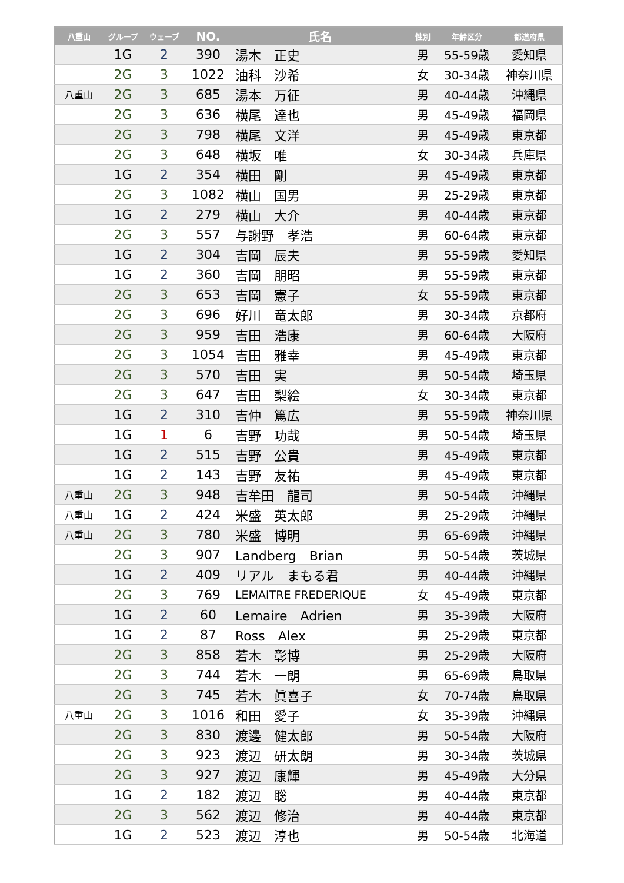| 八重山 | グループ | ウェーブ | NO. | 氏名 | 性別 | 年齢区分 | 都道府県 |
| --- | --- | --- | --- | --- | --- | --- | --- |
| | 1G | 2 | 390 | 湯木 正史 | 男 | 55-59歳 | 愛知県 |
| | 2G | 3 | 1022 | 油科 沙希 | 女 | 30-34歳 | 神奈川県 |
| 八重山 | 2G | 3 | 685 | 湯本 万征 | 男 | 40-44歳 | 沖縄県 |
| | 2G | 3 | 636 | 横尾 達也 | 男 | 45-49歳 | 福岡県 |
| | 2G | 3 | 798 | 横尾 文洋 | 男 | 45-49歳 | 東京都 |
| | 2G | 3 | 648 | 横坂 唯 | 女 | 30-34歳 | 兵庫県 |
| | 1G | 2 | 354 | 横田 剛 | 男 | 45-49歳 | 東京都 |
| | 2G | 3 | 1082 | 横山 国男 | 男 | 25-29歳 | 東京都 |
| | 1G | 2 | 279 | 横山 大介 | 男 | 40-44歳 | 東京都 |
| | 2G | 3 | 557 | 与謝野 孝浩 | 男 | 60-64歳 | 東京都 |
| | 1G | 2 | 304 | 吉岡 辰夫 | 男 | 55-59歳 | 愛知県 |
| | 1G | 2 | 360 | 吉岡 朋昭 | 男 | 55-59歳 | 東京都 |
| | 2G | 3 | 653 | 吉岡 憲子 | 女 | 55-59歳 | 東京都 |
| | 2G | 3 | 696 | 好川 竜太郎 | 男 | 30-34歳 | 京都府 |
| | 2G | 3 | 959 | 吉田 浩康 | 男 | 60-64歳 | 大阪府 |
| | 2G | 3 | 1054 | 吉田 雅幸 | 男 | 45-49歳 | 東京都 |
| | 2G | 3 | 570 | 吉田 実 | 男 | 50-54歳 | 埼玉県 |
| | 2G | 3 | 647 | 吉田 梨絵 | 女 | 30-34歳 | 東京都 |
| | 1G | 2 | 310 | 吉仲 篤広 | 男 | 55-59歳 | 神奈川県 |
| | 1G | 1 | 6 | 吉野 功哉 | 男 | 50-54歳 | 埼玉県 |
| | 1G | 2 | 515 | 吉野 公貴 | 男 | 45-49歳 | 東京都 |
| | 1G | 2 | 143 | 吉野 友祐 | 男 | 45-49歳 | 東京都 |
| 八重山 | 2G | 3 | 948 | 吉牟田 龍司 | 男 | 50-54歳 | 沖縄県 |
| 八重山 | 1G | 2 | 424 | 米盛 英太郎 | 男 | 25-29歳 | 沖縄県 |
| 八重山 | 2G | 3 | 780 | 米盛 博明 | 男 | 65-69歳 | 沖縄県 |
| | 2G | 3 | 907 | Landberg Brian | 男 | 50-54歳 | 茨城県 |
| | 1G | 2 | 409 | リアル まもる君 | 男 | 40-44歳 | 沖縄県 |
| | 2G | 3 | 769 | LEMAITRE FREDERIQUE | 女 | 45-49歳 | 東京都 |
| | 1G | 2 | 60 | Lemaire Adrien | 男 | 35-39歳 | 大阪府 |
| | 1G | 2 | 87 | Ross Alex | 男 | 25-29歳 | 東京都 |
| | 2G | 3 | 858 | 若木 彰博 | 男 | 25-29歳 | 大阪府 |
| | 2G | 3 | 744 | 若木 一朗 | 男 | 65-69歳 | 鳥取県 |
| | 2G | 3 | 745 | 若木 眞喜子 | 女 | 70-74歳 | 鳥取県 |
| 八重山 | 2G | 3 | 1016 | 和田 愛子 | 女 | 35-39歳 | 沖縄県 |
| | 2G | 3 | 830 | 渡邊 健太郎 | 男 | 50-54歳 | 大阪府 |
| | 2G | 3 | 923 | 渡辺 研太朗 | 男 | 30-34歳 | 茨城県 |
| | 2G | 3 | 927 | 渡辺 康輝 | 男 | 45-49歳 | 大分県 |
| | 1G | 2 | 182 | 渡辺 聡 | 男 | 40-44歳 | 東京都 |
| | 2G | 3 | 562 | 渡辺 修治 | 男 | 40-44歳 | 東京都 |
| | 1G | 2 | 523 | 渡辺 淳也 | 男 | 50-54歳 | 北海道 |